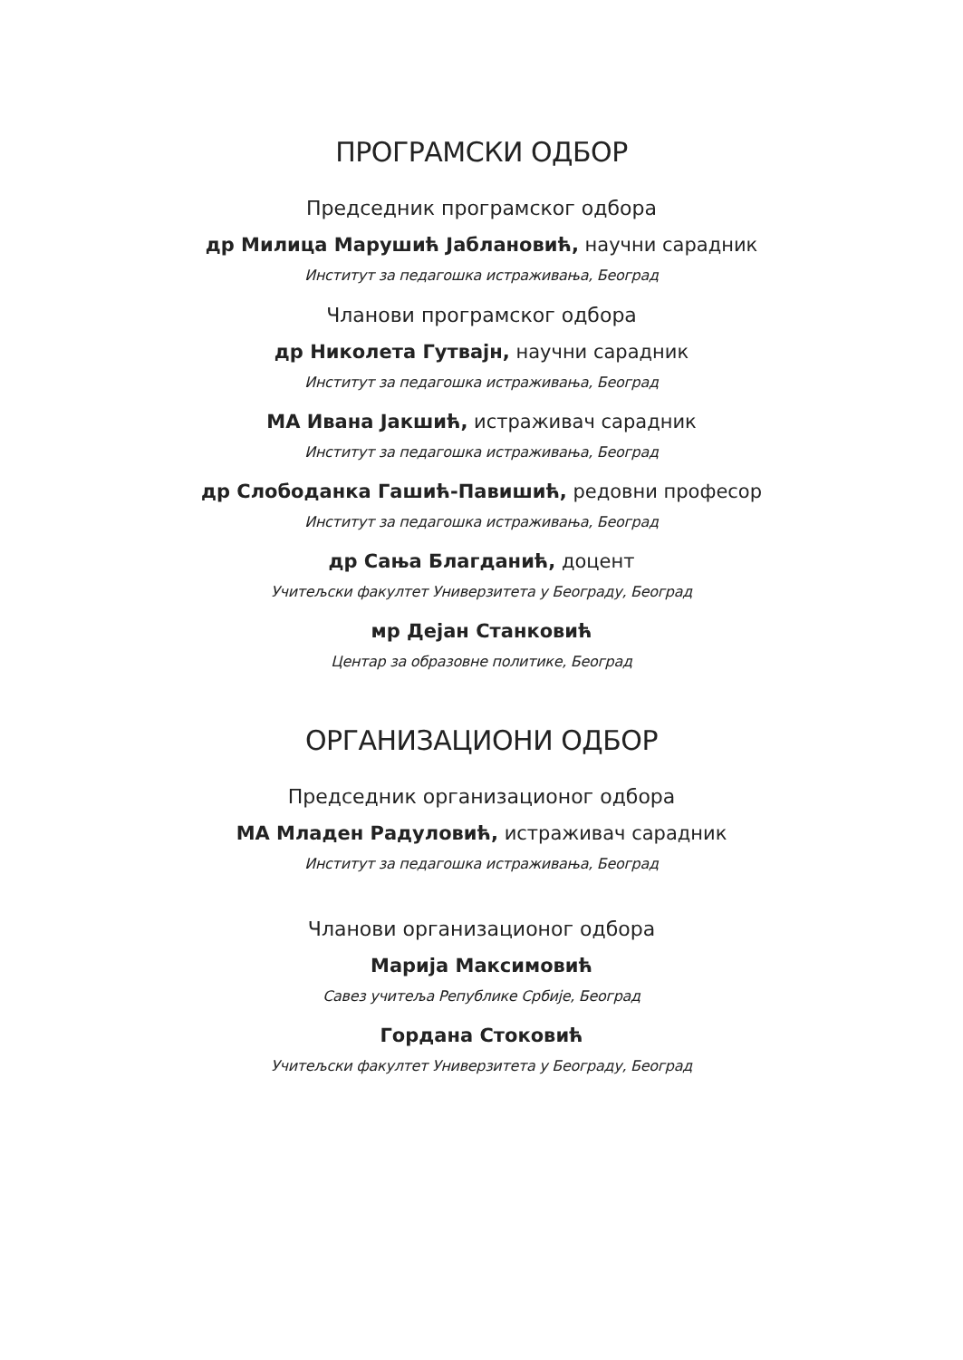ПРОГРАМСКИ ОДБОР
Председник програмског одбора
др Милица Марушић Јаблановић, научни сарадник
Институт за педагошка истраживања, Београд
Чланови програмског одбора
др Николета Гутвајн, научни сарадник
Институт за педагошка истраживања, Београд
МА Ивана Јакшић, истраживач сарадник
Институт за педагошка истраживања, Београд
др Слободанка Гашић-Павишић, редовни професор
Институт за педагошка истраживања, Београд
др Сања Благданић, доцент
Учитељски факултет Универзитета у Београду, Београд
мр Дејан Станковић
Центар за образовне политике, Београд
ОРГАНИЗАЦИОНИ ОДБОР
Председник организационог одбора
МА Младен Радуловић, истраживач сарадник
Институт за педагошка истраживања, Београд
Чланови организационог одбора
Марија Максимовић
Савез учитеља Републике Србије, Београд
Гордана Стоковић
Учитељски факултет Универзитета у Београду, Београд